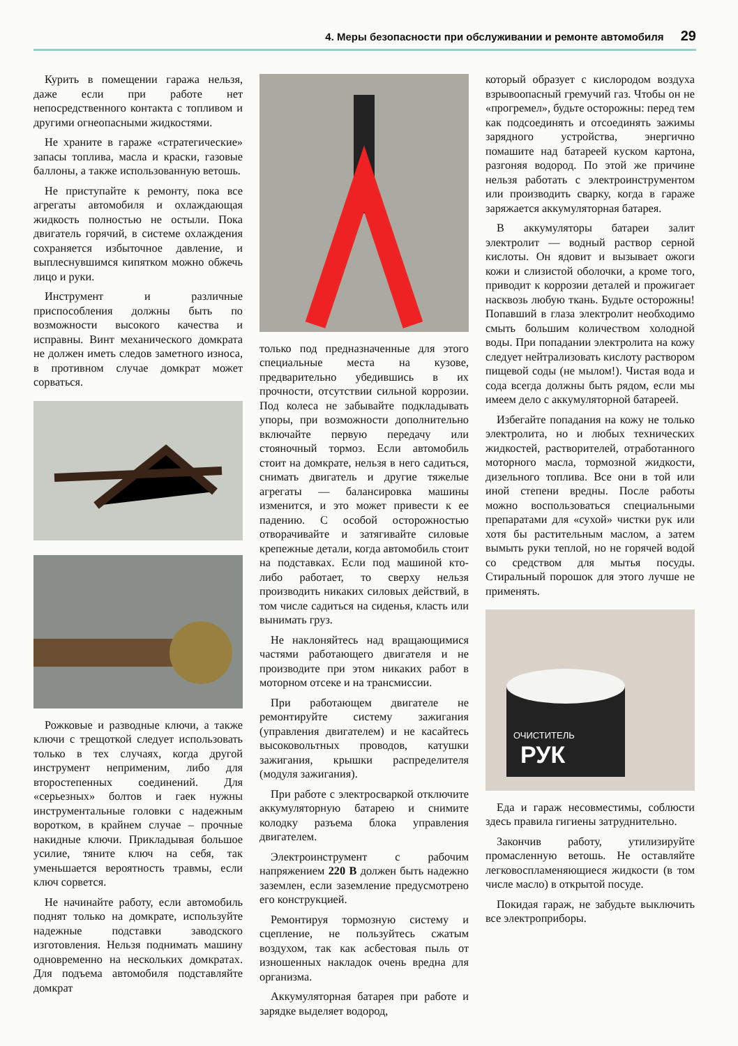4. Меры безопасности при обслуживании и ремонте автомобиля 29
Курить в помещении гаража нельзя, даже если при работе нет непосредственного контакта с топливом и другими огнеопасными жидкостями.
Не храните в гараже «стратегические» запасы топлива, масла и краски, газовые баллоны, а также использованную ветошь.
Не приступайте к ремонту, пока все агрегаты автомобиля и охлаждающая жидкость полностью не остыли. Пока двигатель горячий, в системе охлаждения сохраняется избыточное давление, и выплеснувшимся кипятком можно обжечь лицо и руки.
Инструмент и различные приспособления должны быть по возможности высокого качества и исправны. Винт механического домкрата не должен иметь следов заметного износа, в противном случае домкрат может сорваться.
Рожковые и разводные ключи, а также ключи с трещоткой следует использовать только в тех случаях, когда другой инструмент неприменим, либо для второстепенных соединений. Для «серьезных» болтов и гаек нужны инструментальные головки с надежным воротком, в крайнем случае – прочные накидные ключи. Прикладывая большое усилие, тяните ключ на себя, так уменьшается вероятность травмы, если ключ сорвется.
Не начинайте работу, если автомобиль поднят только на домкрате, используйте надежные подставки заводского изготовления. Нельзя поднимать машину одновременно на нескольких домкратах. Для подъема автомобиля подставляйте домкрат
только под предназначенные для этого специальные места на кузове, предварительно убедившись в их прочности, отсутствии сильной коррозии. Под колеса не забывайте подкладывать упоры, при возможности дополнительно включайте первую передачу или стояночный тормоз. Если автомобиль стоит на домкрате, нельзя в него садиться, снимать двигатель и другие тяжелые агрегаты — балансировка машины изменится, и это может привести к ее падению. С особой осторожностью отворачивайте и затягивайте силовые крепежные детали, когда автомобиль стоит на подставках. Если под машиной кто-либо работает, то сверху нельзя производить никаких силовых действий, в том числе садиться на сиденья, класть или вынимать груз.
Не наклоняйтесь над вращающимися частями работающего двигателя и не производите при этом никаких работ в моторном отсеке и на трансмиссии.
При работающем двигателе не ремонтируйте систему зажигания (управления двигателем) и не касайтесь высоковольтных проводов, катушки зажигания, крышки распределителя (модуля зажигания).
При работе с электросваркой отключите аккумуляторную батарею и снимите колодку разъема блока управления двигателем.
Электроинструмент с рабочим напряжением 220 В должен быть надежно заземлен, если заземление предусмотрено его конструкцией.
Ремонтируя тормозную систему и сцепление, не пользуйтесь сжатым воздухом, так как асбестовая пыль от изношенных накладок очень вредна для организма.
Аккумуляторная батарея при работе и зарядке выделяет водород,
который образует с кислородом воздуха взрывоопасный гремучий газ. Чтобы он не «прогремел», будьте осторожны: перед тем как подсоединять и отсоединять зажимы зарядного устройства, энергично помашите над батареей куском картона, разгоняя водород. По этой же причине нельзя работать с электроинструментом или производить сварку, когда в гараже заряжается аккумуляторная батарея.
В аккумуляторы батареи залит электролит — водный раствор серной кислоты. Он ядовит и вызывает ожоги кожи и слизистой оболочки, а кроме того, приводит к коррозии деталей и прожигает насквозь любую ткань. Будьте осторожны! Попавший в глаза электролит необходимо смыть большим количеством холодной воды. При попадании электролита на кожу следует нейтрализовать кислоту раствором пищевой соды (не мылом!). Чистая вода и сода всегда должны быть рядом, если мы имеем дело с аккумуляторной батареей.
Избегайте попадания на кожу не только электролита, но и любых технических жидкостей, растворителей, отработанного моторного масла, тормозной жидкости, дизельного топлива. Все они в той или иной степени вредны. После работы можно воспользоваться специальными препаратами для «сухой» чистки рук или хотя бы растительным маслом, а затем вымыть руки теплой, но не горячей водой со средством для мытья посуды. Стиральный порошок для этого лучше не применять.
РУК
ОЧИСТИТЕЛЬ
Еда и гараж несовместимы, соблюсти здесь правила гигиены затруднительно.
Закончив работу, утилизируйте промасленную ветошь. Не оставляйте легковоспламеняющиеся жидкости (в том числе масло) в открытой посуде.
Покидая гараж, не забудьте выключить все электроприборы.